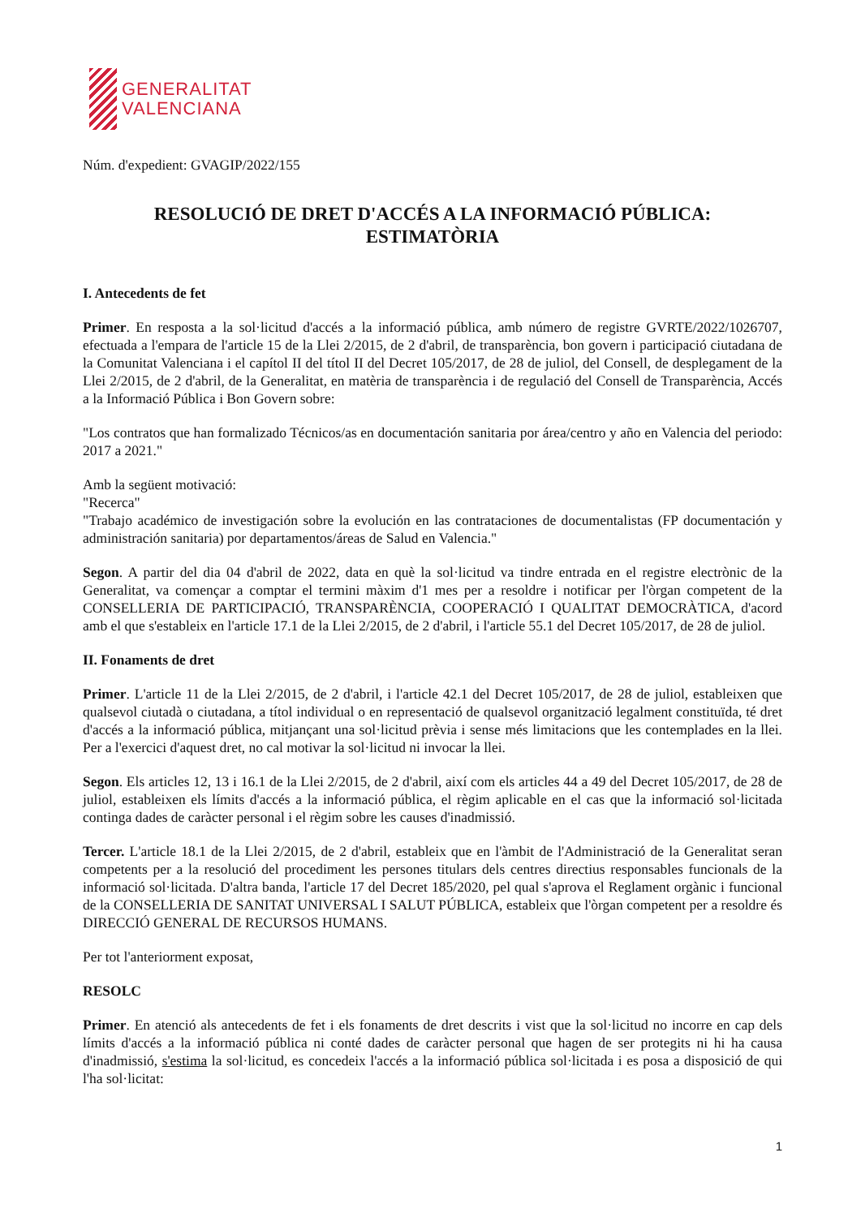GENERALITAT
VALENCIANA
Núm. d'expedient: GVAGIP/2022/155
RESOLUCIÓ DE DRET D'ACCÉS A LA INFORMACIÓ PÚBLICA:
ESTIMATÒRIA
I. Antecedents de fet
Primer. En resposta a la sol·licitud d'accés a la informació pública, amb número de registre GVRTE/2022/1026707, efectuada a l'empara de l'article 15 de la Llei 2/2015, de 2 d'abril, de transparència, bon govern i participació ciutadana de la Comunitat Valenciana i el capítol II del títol II del Decret 105/2017, de 28 de juliol, del Consell, de desplegament de la Llei 2/2015, de 2 d'abril, de la Generalitat, en matèria de transparència i de regulació del Consell de Transparència, Accés a la Informació Pública i Bon Govern sobre:
"Los contratos que han formalizado Técnicos/as en documentación sanitaria por área/centro y año en Valencia del periodo: 2017 a 2021."
Amb la següent motivació:
"Recerca"
"Trabajo académico de investigación sobre la evolución en las contrataciones de documentalistas (FP documentación y administración sanitaria) por departamentos/áreas de Salud en Valencia."
Segon. A partir del dia 04 d'abril de 2022, data en què la sol·licitud va tindre entrada en el registre electrònic de la Generalitat, va començar a comptar el termini màxim d'1 mes per a resoldre i notificar per l'òrgan competent de la CONSELLERIA DE PARTICIPACIÓ, TRANSPARÈNCIA, COOPERACIÓ I QUALITAT DEMOCRÀTICA, d'acord amb el que s'estableix en l'article 17.1 de la Llei 2/2015, de 2 d'abril, i l'article 55.1 del Decret 105/2017, de 28 de juliol.
II. Fonaments de dret
Primer. L'article 11 de la Llei 2/2015, de 2 d'abril, i l'article 42.1 del Decret 105/2017, de 28 de juliol, estableixen que qualsevol ciutadà o ciutadana, a títol individual o en representació de qualsevol organització legalment constituïda, té dret d'accés a la informació pública, mitjançant una sol·licitud prèvia i sense més limitacions que les contemplades en la llei. Per a l'exercici d'aquest dret, no cal motivar la sol·licitud ni invocar la llei.
Segon. Els articles 12, 13 i 16.1 de la Llei 2/2015, de 2 d'abril, així com els articles 44 a 49 del Decret 105/2017, de 28 de juliol, estableixen els límits d'accés a la informació pública, el règim aplicable en el cas que la informació sol·licitada continga dades de caràcter personal i el règim sobre les causes d'inadmissió.
Tercer. L'article 18.1 de la Llei 2/2015, de 2 d'abril, estableix que en l'àmbit de l'Administració de la Generalitat seran competents per a la resolució del procediment les persones titulars dels centres directius responsables funcionals de la informació sol·licitada. D'altra banda, l'article 17 del Decret 185/2020, pel qual s'aprova el Reglament orgànic i funcional de la CONSELLERIA DE SANITAT UNIVERSAL I SALUT PÚBLICA, estableix que l'òrgan competent per a resoldre és DIRECCIÓ GENERAL DE RECURSOS HUMANS.
Per tot l'anteriorment exposat,
RESOLC
Primer. En atenció als antecedents de fet i els fonaments de dret descrits i vist que la sol·licitud no incorre en cap dels límits d'accés a la informació pública ni conté dades de caràcter personal que hagen de ser protegits ni hi ha causa d'inadmissió, s'estima la sol·licitud, es concedeix l'accés a la informació pública sol·licitada i es posa a disposició de qui l'ha sol·licitat:
1